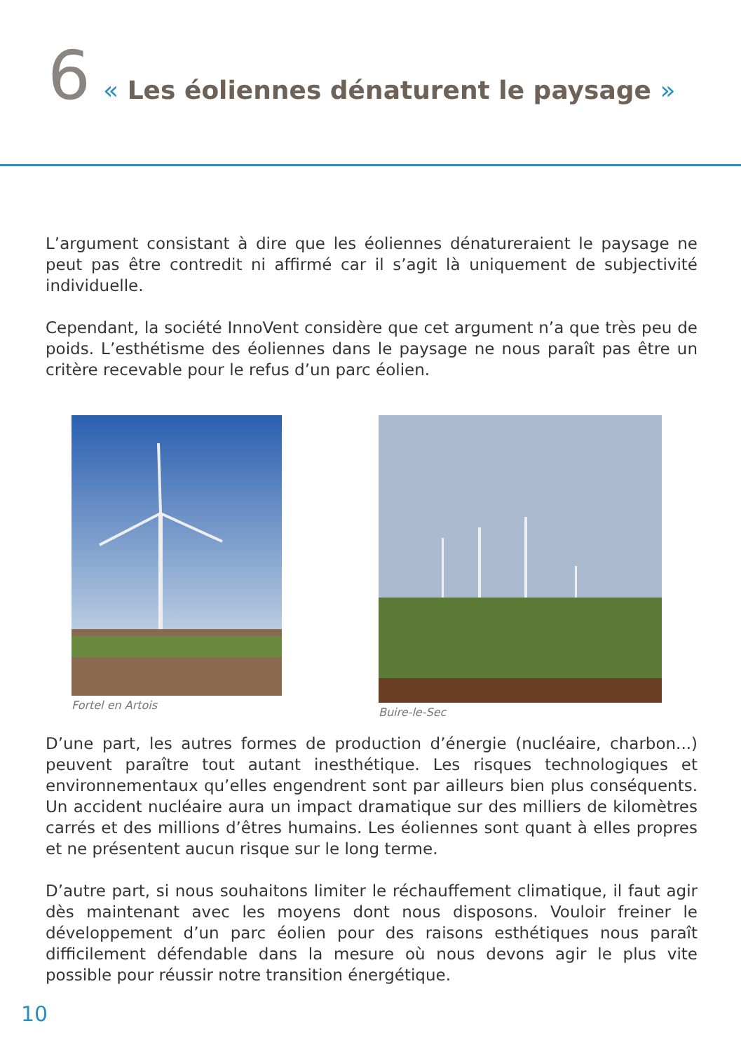6 « Les éoliennes dénaturent le paysage »
L’argument consistant à dire que les éoliennes dénatureraient le paysage ne peut pas être contredit ni affirmé car il s’agit là uniquement de subjectivité individuelle.
Cependant, la société InnoVent considère que cet argument n’a que très peu de poids. L’esthétisme des éoliennes dans le paysage ne nous paraît pas être un critère recevable pour le refus d’un parc éolien.
Fortel en Artois Buire-le-Sec
D’une part, les autres formes de production d’énergie (nucléaire, charbon...) peuvent paraître tout autant inesthétique. Les risques technologiques et environnementaux qu’elles engendrent sont par ailleurs bien plus conséquents. Un accident nucléaire aura un impact dramatique sur des milliers de kilomètres carrés et des millions d’êtres humains. Les éoliennes sont quant à elles propres et ne présentent aucun risque sur le long terme.
D’autre part, si nous souhaitons limiter le réchauffement climatique, il faut agir dès maintenant avec les moyens dont nous disposons. Vouloir freiner le développement d’un parc éolien pour des raisons esthétiques nous paraît difficilement défendable dans la mesure où nous devons agir le plus vite possible pour réussir notre transition énergétique.
10